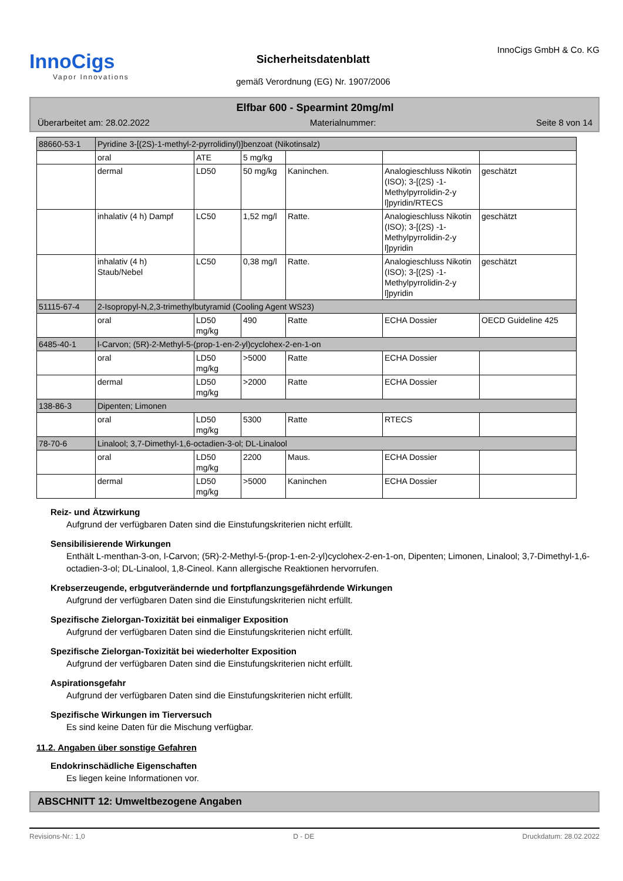InnoCigs
Vapor Innovations
Sicherheitsdatenblatt
gemäß Verordnung (EG) Nr. 1907/2006
InnoCigs GmbH & Co. KG
Elfbar 600 - Spearmint 20mg/ml
Überarbeitet am: 28.02.2022 Materialnummer: Seite 8 von 14
| 88660-53-1 | Pyridine 3-[(2S)-1-methyl-2-pyrrolidinyl)]benzoat (Nikotinsalz) | | | | | |
| | oral | ATE | 5 mg/kg | | | |
| | dermal | LD50 | 50 mg/kg | Kaninchen. | Analogieschluss Nikotin (ISO); 3-[(2S) -1-Methylpyrrolidin-2-y l]pyridin/RTECS | geschätzt |
| | inhalativ (4 h) Dampf | LC50 | 1,52 mg/l | Ratte. | Analogieschluss Nikotin (ISO); 3-[(2S) -1-Methylpyrrolidin-2-y l]pyridin | geschätzt |
| | inhalativ (4 h) Staub/Nebel | LC50 | 0,38 mg/l | Ratte. | Analogieschluss Nikotin (ISO); 3-[(2S) -1-Methylpyrrolidin-2-y l]pyridin | geschätzt |
| 51115-67-4 | 2-Isopropyl-N,2,3-trimethylbutyramid (Cooling Agent WS23) | | | | | |
| | oral | LD50 mg/kg | 490 | Ratte | ECHA Dossier | OECD Guideline 425 |
| 6485-40-1 | l-Carvon; (5R)-2-Methyl-5-(prop-1-en-2-yl)cyclohex-2-en-1-on | | | | | |
| | oral | LD50 mg/kg | >5000 | Ratte | ECHA Dossier | |
| | dermal | LD50 mg/kg | >2000 | Ratte | ECHA Dossier | |
| 138-86-3 | Dipenten; Limonen | | | | | |
| | oral | LD50 mg/kg | 5300 | Ratte | RTECS | |
| 78-70-6 | Linalool; 3,7-Dimethyl-1,6-octadien-3-ol; DL-Linalool | | | | | |
| | oral | LD50 mg/kg | 2200 | Maus. | ECHA Dossier | |
| | dermal | LD50 mg/kg | >5000 | Kaninchen | ECHA Dossier | |
Reiz- und Ätzwirkung
Aufgrund der verfügbaren Daten sind die Einstufungskriterien nicht erfüllt.
Sensibilisierende Wirkungen
Enthält L-menthan-3-on, l-Carvon; (5R)-2-Methyl-5-(prop-1-en-2-yl)cyclohex-2-en-1-on, Dipenten; Limonen, Linalool; 3,7-Dimethyl-1,6-octadien-3-ol; DL-Linalool, 1,8-Cineol. Kann allergische Reaktionen hervorrufen.
Krebserzeugende, erbgutverändernde und fortpflanzungsgefährdende Wirkungen
Aufgrund der verfügbaren Daten sind die Einstufungskriterien nicht erfüllt.
Spezifische Zielorgan-Toxizität bei einmaliger Exposition
Aufgrund der verfügbaren Daten sind die Einstufungskriterien nicht erfüllt.
Spezifische Zielorgan-Toxizität bei wiederholter Exposition
Aufgrund der verfügbaren Daten sind die Einstufungskriterien nicht erfüllt.
Aspirationsgefahr
Aufgrund der verfügbaren Daten sind die Einstufungskriterien nicht erfüllt.
Spezifische Wirkungen im Tierversuch
Es sind keine Daten für die Mischung verfügbar.
11.2. Angaben über sonstige Gefahren
Endokrinschädliche Eigenschaften
Es liegen keine Informationen vor.
ABSCHNITT 12: Umweltbezogene Angaben
Revisions-Nr.: 1,0 D - DE Druckdatum: 28.02.2022